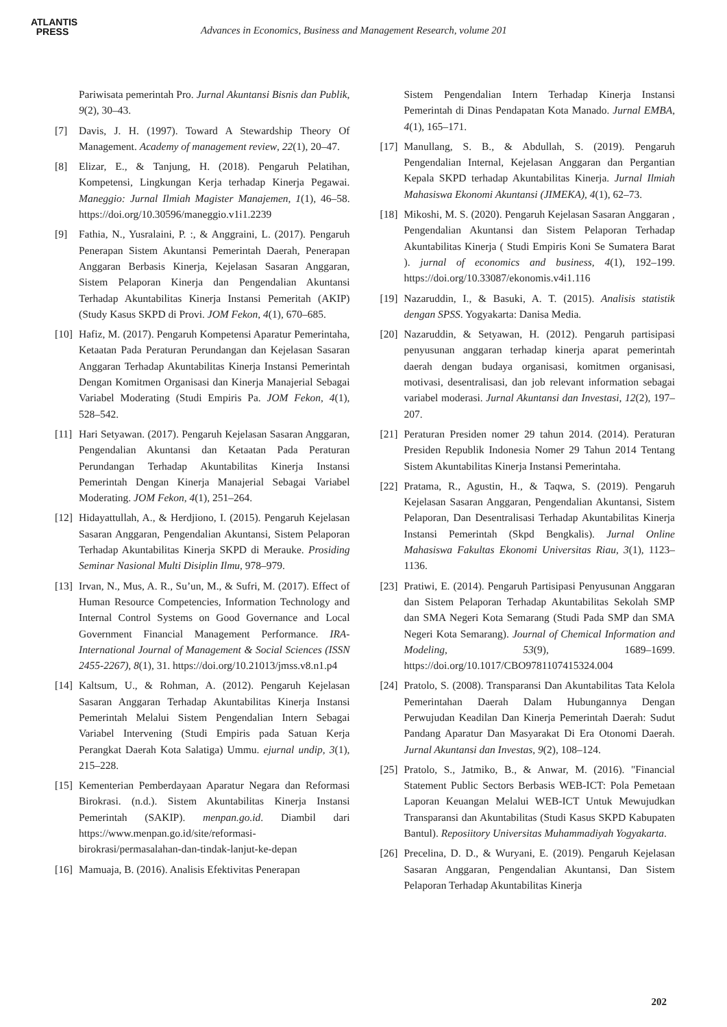ATLANTIS
PRESS
Advances in Economics, Business and Management Research, volume 201
Pariwisata pemerintah Pro. Jurnal Akuntansi Bisnis dan Publik, 9(2), 30–43.
[7] Davis, J. H. (1997). Toward A Stewardship Theory Of Management. Academy of management review, 22(1), 20–47.
[8] Elizar, E., & Tanjung, H. (2018). Pengaruh Pelatihan, Kompetensi, Lingkungan Kerja terhadap Kinerja Pegawai. Maneggio: Jurnal Ilmiah Magister Manajemen, 1(1), 46–58. https://doi.org/10.30596/maneggio.v1i1.2239
[9] Fathia, N., Yusralaini, P. :, & Anggraini, L. (2017). Pengaruh Penerapan Sistem Akuntansi Pemerintah Daerah, Penerapan Anggaran Berbasis Kinerja, Kejelasan Sasaran Anggaran, Sistem Pelaporan Kinerja dan Pengendalian Akuntansi Terhadap Akuntabilitas Kinerja Instansi Pemeritah (AKIP) (Study Kasus SKPD di Provi. JOM Fekon, 4(1), 670–685.
[10] Hafiz, M. (2017). Pengaruh Kompetensi Aparatur Pemerintaha, Ketaatan Pada Peraturan Perundangan dan Kejelasan Sasaran Anggaran Terhadap Akuntabilitas Kinerja Instansi Pemerintah Dengan Komitmen Organisasi dan Kinerja Manajerial Sebagai Variabel Moderating (Studi Empiris Pa. JOM Fekon, 4(1), 528–542.
[11] Hari Setyawan. (2017). Pengaruh Kejelasan Sasaran Anggaran, Pengendalian Akuntansi dan Ketaatan Pada Peraturan Perundangan Terhadap Akuntabilitas Kinerja Instansi Pemerintah Dengan Kinerja Manajerial Sebagai Variabel Moderating. JOM Fekon, 4(1), 251–264.
[12] Hidayattullah, A., & Herdjiono, I. (2015). Pengaruh Kejelasan Sasaran Anggaran, Pengendalian Akuntansi, Sistem Pelaporan Terhadap Akuntabilitas Kinerja SKPD di Merauke. Prosiding Seminar Nasional Multi Disiplin Ilmu, 978–979.
[13] Irvan, N., Mus, A. R., Su’un, M., & Sufri, M. (2017). Effect of Human Resource Competencies, Information Technology and Internal Control Systems on Good Governance and Local Government Financial Management Performance. IRA-International Journal of Management & Social Sciences (ISSN 2455-2267), 8(1), 31. https://doi.org/10.21013/jmss.v8.n1.p4
[14] Kaltsum, U., & Rohman, A. (2012). Pengaruh Kejelasan Sasaran Anggaran Terhadap Akuntabilitas Kinerja Instansi Pemerintah Melalui Sistem Pengendalian Intern Sebagai Variabel Intervening (Studi Empiris pada Satuan Kerja Perangkat Daerah Kota Salatiga) Ummu. ejurnal undip, 3(1), 215–228.
[15] Kementerian Pemberdayaan Aparatur Negara dan Reformasi Birokrasi. (n.d.). Sistem Akuntabilitas Kinerja Instansi Pemerintah (SAKIP). menpan.go.id. Diambil dari https://www.menpan.go.id/site/reformasi-birokrasi/permasalahan-dan-tindak-lanjut-ke-depan
[16] Mamuaja, B. (2016). Analisis Efektivitas Penerapan
Sistem Pengendalian Intern Terhadap Kinerja Instansi Pemerintah di Dinas Pendapatan Kota Manado. Jurnal EMBA, 4(1), 165–171.
[17] Manullang, S. B., & Abdullah, S. (2019). Pengaruh Pengendalian Internal, Kejelasan Anggaran dan Pergantian Kepala SKPD terhadap Akuntabilitas Kinerja. Jurnal Ilmiah Mahasiswa Ekonomi Akuntansi (JIMEKA), 4(1), 62–73.
[18] Mikoshi, M. S. (2020). Pengaruh Kejelasan Sasaran Anggaran , Pengendalian Akuntansi dan Sistem Pelaporan Terhadap Akuntabilitas Kinerja ( Studi Empiris Koni Se Sumatera Barat ). jurnal of economics and business, 4(1), 192–199. https://doi.org/10.33087/ekonomis.v4i1.116
[19] Nazaruddin, I., & Basuki, A. T. (2015). Analisis statistik dengan SPSS. Yogyakarta: Danisa Media.
[20] Nazaruddin, & Setyawan, H. (2012). Pengaruh partisipasi penyusunan anggaran terhadap kinerja aparat pemerintah daerah dengan budaya organisasi, komitmen organisasi, motivasi, desentralisasi, dan job relevant information sebagai variabel moderasi. Jurnal Akuntansi dan Investasi, 12(2), 197–207.
[21] Peraturan Presiden nomer 29 tahun 2014. (2014). Peraturan Presiden Republik Indonesia Nomer 29 Tahun 2014 Tentang Sistem Akuntabilitas Kinerja Instansi Pemerintaha.
[22] Pratama, R., Agustin, H., & Taqwa, S. (2019). Pengaruh Kejelasan Sasaran Anggaran, Pengendalian Akuntansi, Sistem Pelaporan, Dan Desentralisasi Terhadap Akuntabilitas Kinerja Instansi Pemerintah (Skpd Bengkalis). Jurnal Online Mahasiswa Fakultas Ekonomi Universitas Riau, 3(1), 1123–1136.
[23] Pratiwi, E. (2014). Pengaruh Partisipasi Penyusunan Anggaran dan Sistem Pelaporan Terhadap Akuntabilitas Sekolah SMP dan SMA Negeri Kota Semarang (Studi Pada SMP dan SMA Negeri Kota Semarang). Journal of Chemical Information and Modeling, 53(9), 1689–1699. https://doi.org/10.1017/CBO9781107415324.004
[24] Pratolo, S. (2008). Transparansi Dan Akuntabilitas Tata Kelola Pemerintahan Daerah Dalam Hubungannya Dengan Perwujudan Keadilan Dan Kinerja Pemerintah Daerah: Sudut Pandang Aparatur Dan Masyarakat Di Era Otonomi Daerah. Jurnal Akuntansi dan Investas, 9(2), 108–124.
[25] Pratolo, S., Jatmiko, B., & Anwar, M. (2016). "Financial Statement Public Sectors Berbasis WEB-ICT: Pola Pemetaan Laporan Keuangan Melalui WEB-ICT Untuk Mewujudkan Transparansi dan Akuntabilitas (Studi Kasus SKPD Kabupaten Bantul). Reposiitory Universitas Muhammadiyah Yogyakarta.
[26] Precelina, D. D., & Wuryani, E. (2019). Pengaruh Kejelasan Sasaran Anggaran, Pengendalian Akuntansi, Dan Sistem Pelaporan Terhadap Akuntabilitas Kinerja
202